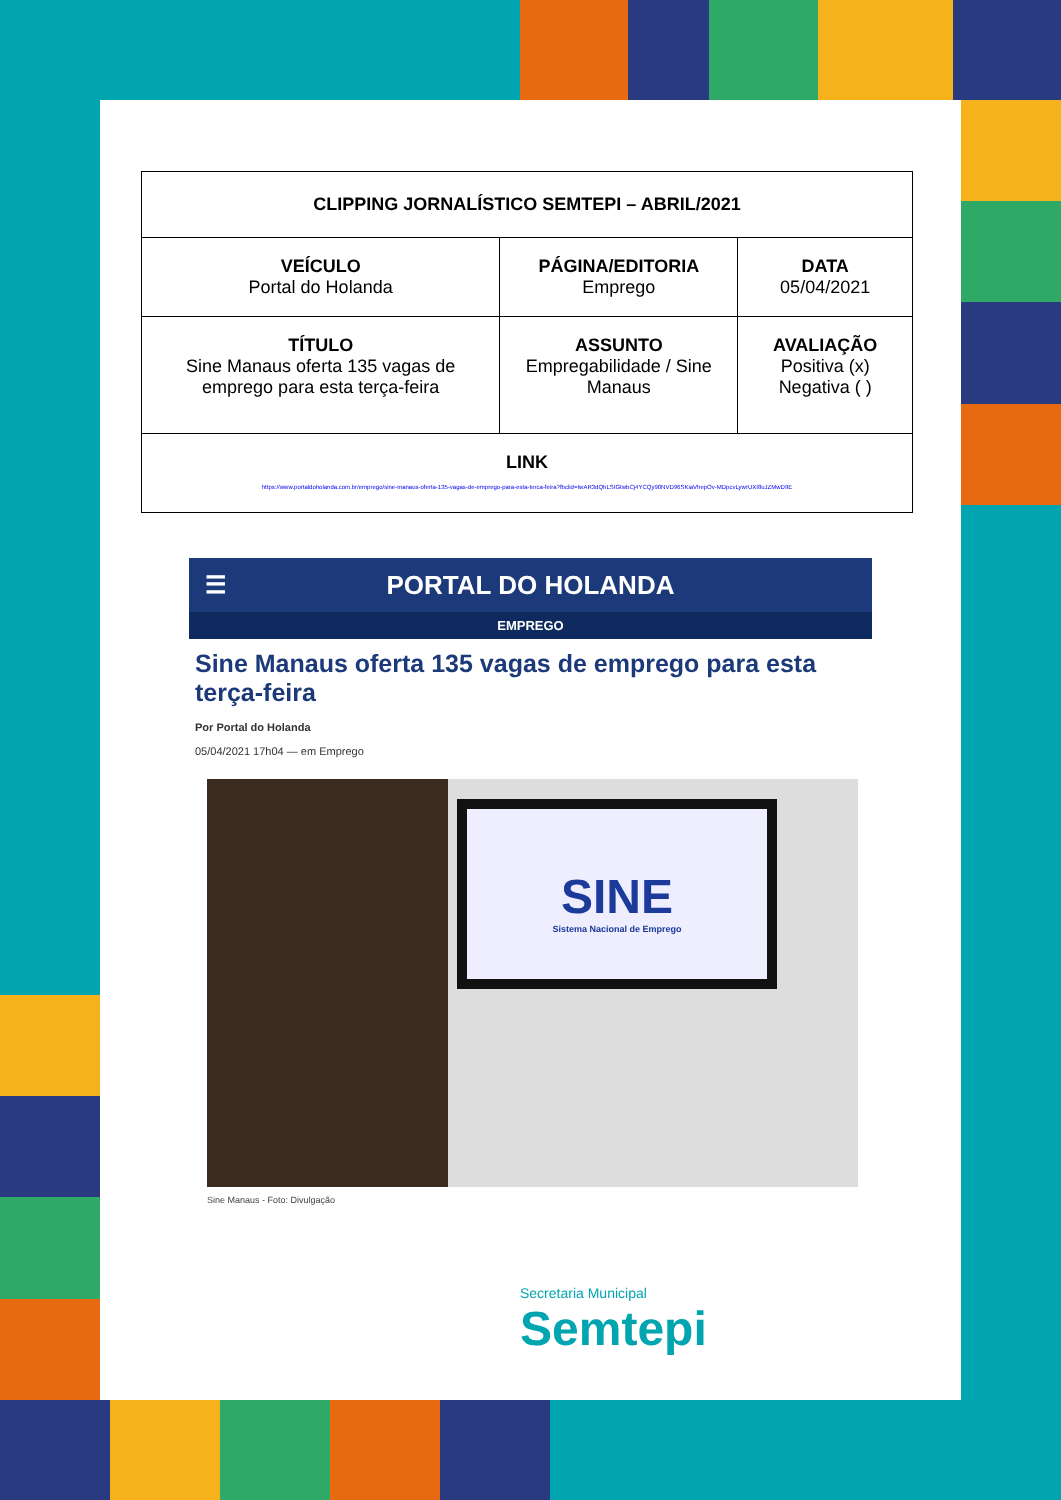| CLIPPING JORNALÍSTICO SEMTEPI – ABRIL/2021 | | |
| VEÍCULO Portal do Holanda | PÁGINA/EDITORIA Emprego | DATA 05/04/2021 |
| TÍTULO Sine Manaus oferta 135 vagas de emprego para esta terça-feira | ASSUNTO Empregabilidade / Sine Manaus | AVALIAÇÃO Positiva (x) Negativa ( ) |
| LINK https://www.portaldoholanda.com.br/emprego/sine-manaus-oferta-135-vagas-de-emprego-para-esta-terca-feira?fbclid=IwAR3dQhLSIGtwbCj4YCQy90NVD96SKiaVhepOv-MDpcvLywrUXI8uJZMwD9E | | |
☰ PORTAL DO HOLANDA
EMPREGO
Sine Manaus oferta 135 vagas de emprego para esta terça-feira
Por Portal do Holanda
05/04/2021 17h04 — em Emprego
SINE
Sistema Nacional de Emprego
Sine Manaus - Foto: Divulgação
Secretaria Municipal
Semtepi